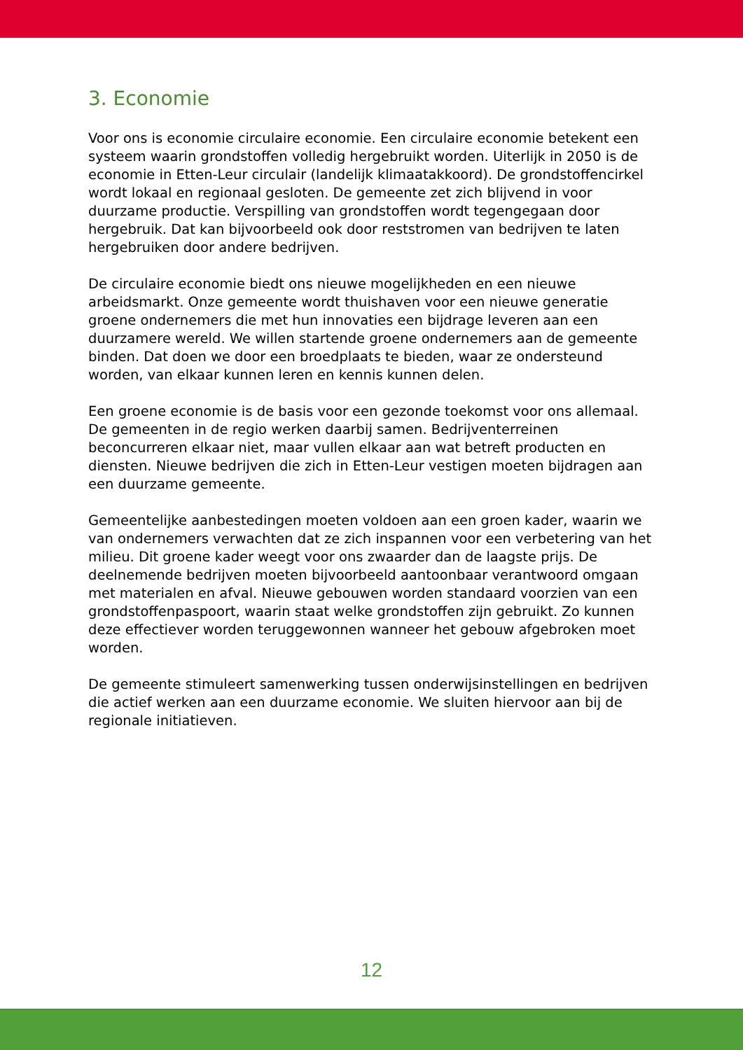3. Economie
Voor ons is economie circulaire economie. Een circulaire economie betekent een systeem waarin grondstoffen volledig hergebruikt worden. Uiterlijk in 2050 is de economie in Etten-Leur circulair (landelijk klimaatakkoord). De grondstoffencirkel wordt lokaal en regionaal gesloten. De gemeente zet zich blijvend in voor duurzame productie. Verspilling van grondstoffen wordt tegengegaan door hergebruik. Dat kan bijvoorbeeld ook door reststromen van bedrijven te laten hergebruiken door andere bedrijven.
De circulaire economie biedt ons nieuwe mogelijkheden en een nieuwe arbeidsmarkt. Onze gemeente wordt thuishaven voor een nieuwe generatie groene ondernemers die met hun innovaties een bijdrage leveren aan een duurzamere wereld. We willen startende groene ondernemers aan de gemeente binden. Dat doen we door een broedplaats te bieden, waar ze ondersteund worden, van elkaar kunnen leren en kennis kunnen delen.
Een groene economie is de basis voor een gezonde toekomst voor ons allemaal. De gemeenten in de regio werken daarbij samen. Bedrijventerreinen beconcurreren elkaar niet, maar vullen elkaar aan wat betreft producten en diensten. Nieuwe bedrijven die zich in Etten-Leur vestigen moeten bijdragen aan een duurzame gemeente.
Gemeentelijke aanbestedingen moeten voldoen aan een groen kader, waarin we van ondernemers verwachten dat ze zich inspannen voor een verbetering van het milieu. Dit groene kader weegt voor ons zwaarder dan de laagste prijs. De deelnemende bedrijven moeten bijvoorbeeld aantoonbaar verantwoord omgaan met materialen en afval. Nieuwe gebouwen worden standaard voorzien van een grondstoffenpaspoort, waarin staat welke grondstoffen zijn gebruikt. Zo kunnen deze effectiever worden teruggewonnen wanneer het gebouw afgebroken moet worden.
De gemeente stimuleert samenwerking tussen onderwijsinstellingen en bedrijven die actief werken aan een duurzame economie. We sluiten hiervoor aan bij de regionale initiatieven.
12